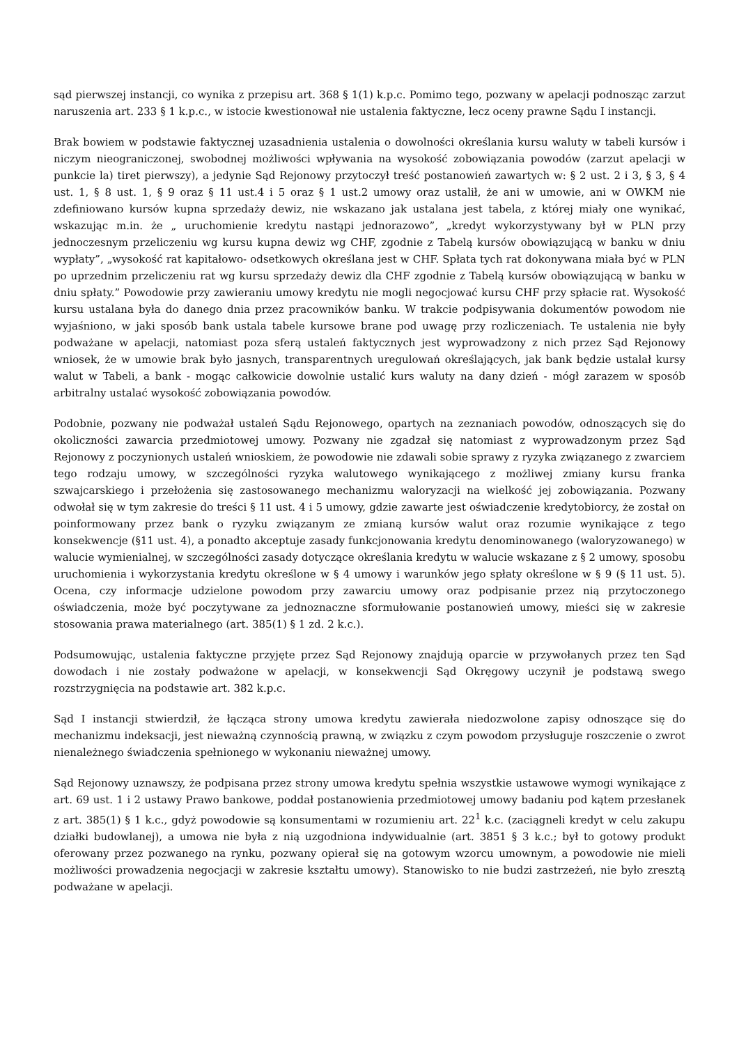sąd pierwszej instancji, co wynika z przepisu art. 368 § 1(1) k.p.c. Pomimo tego, pozwany w apelacji podnosząc zarzut naruszenia art. 233 § 1 k.p.c., w istocie kwestionował nie ustalenia faktyczne, lecz oceny prawne Sądu I instancji.
Brak bowiem w podstawie faktycznej uzasadnienia ustalenia o dowolności określania kursu waluty w tabeli kursów i niczym nieograniczonej, swobodnej możliwości wpływania na wysokość zobowiązania powodów (zarzut apelacji w punkcie la) tiret pierwszy), a jedynie Sąd Rejonowy przytoczył treść postanowień zawartych w: § 2 ust. 2 i 3, § 3, § 4 ust. 1, § 8 ust. 1, § 9 oraz § 11 ust.4 i 5 oraz § 1 ust.2 umowy oraz ustalił, że ani w umowie, ani w OWKM nie zdefiniowano kursów kupna sprzedaży dewiz, nie wskazano jak ustalana jest tabela, z której miały one wynikać, wskazując m.in. że „ uruchomienie kredytu nastąpi jednorazowo”, „kredyt wykorzystywany był w PLN przy jednoczesnym przeliczeniu wg kursu kupna dewiz wg CHF, zgodnie z Tabelą kursów obowiązującą w banku w dniu wypłaty”, „wysokość rat kapitałowo- odsetkowych określana jest w CHF. Spłata tych rat dokonywana miała być w PLN po uprzednim przeliczeniu rat wg kursu sprzedaży dewiz dla CHF zgodnie z Tabelą kursów obowiązującą w banku w dniu spłaty.” Powodowie przy zawieraniu umowy kredytu nie mogli negocjować kursu CHF przy spłacie rat. Wysokość kursu ustalana była do danego dnia przez pracowników banku. W trakcie podpisywania dokumentów powodom nie wyjaśniono, w jaki sposób bank ustala tabele kursowe brane pod uwagę przy rozliczeniach. Te ustalenia nie były podważane w apelacji, natomiast poza sferą ustaleń faktycznych jest wyprowadzony z nich przez Sąd Rejonowy wniosek, że w umowie brak było jasnych, transparentnych uregulowań określających, jak bank będzie ustalał kursy walut w Tabeli, a bank - mogąc całkowicie dowolnie ustalić kurs waluty na dany dzień - mógł zarazem w sposób arbitralny ustalać wysokość zobowiązania powodów.
Podobnie, pozwany nie podważał ustaleń Sądu Rejonowego, opartych na zeznaniach powodów, odnoszących się do okoliczności zawarcia przedmiotowej umowy. Pozwany nie zgadzał się natomiast z wyprowadzonym przez Sąd Rejonowy z poczynionych ustaleń wnioskiem, że powodowie nie zdawali sobie sprawy z ryzyka związanego z zwarciem tego rodzaju umowy, w szczególności ryzyka walutowego wynikającego z możliwej zmiany kursu franka szwajcarskiego i przełożenia się zastosowanego mechanizmu waloryzacji na wielkość jej zobowiązania. Pozwany odwołał się w tym zakresie do treści § 11 ust. 4 i 5 umowy, gdzie zawarte jest oświadczenie kredytobiorcy, że został on poinformowany przez bank o ryzyku związanym ze zmianą kursów walut oraz rozumie wynikające z tego konsekwencje (§11 ust. 4), a ponadto akceptuje zasady funkcjonowania kredytu denominowanego (waloryzowanego) w walucie wymienialnej, w szczególności zasady dotyczące określania kredytu w walucie wskazane z § 2 umowy, sposobu uruchomienia i wykorzystania kredytu określone w § 4 umowy i warunków jego spłaty określone w § 9 (§ 11 ust. 5). Ocena, czy informacje udzielone powodom przy zawarciu umowy oraz podpisanie przez nią przytoczonego oświadczenia, może być poczytywane za jednoznaczne sformułowanie postanowień umowy, mieści się w zakresie stosowania prawa materialnego (art. 385(1) § 1 zd. 2 k.c.).
Podsumowując, ustalenia faktyczne przyjęte przez Sąd Rejonowy znajdują oparcie w przywołanych przez ten Sąd dowodach i nie zostały podważone w apelacji, w konsekwencji Sąd Okręgowy uczynił je podstawą swego rozstrzygnięcia na podstawie art. 382 k.p.c.
Sąd I instancji stwierdził, że łącząca strony umowa kredytu zawierała niedozwolone zapisy odnoszące się do mechanizmu indeksacji, jest nieważną czynnością prawną, w związku z czym powodom przysługuje roszczenie o zwrot nienależnego świadczenia spełnionego w wykonaniu nieważnej umowy.
Sąd Rejonowy uznawszy, że podpisana przez strony umowa kredytu spełnia wszystkie ustawowe wymogi wynikające z art. 69 ust. 1 i 2 ustawy Prawo bankowe, poddał postanowienia przedmiotowej umowy badaniu pod kątem przesłanek z art. 385(1) § 1 k.c., gdyż powodowie są konsumentami w rozumieniu art. 22<sup>1</sup> k.c. (zaciągneli kredyt w celu zakupu działki budowlanej), a umowa nie była z nią uzgodniona indywidualnie (art. 3851 § 3 k.c.; był to gotowy produkt oferowany przez pozwanego na rynku, pozwany opierał się na gotowym wzorcu umownym, a powodowie nie mieli możliwości prowadzenia negocjacji w zakresie kształtu umowy). Stanowisko to nie budzi zastrzeżeń, nie było zresztą podważane w apelacji.